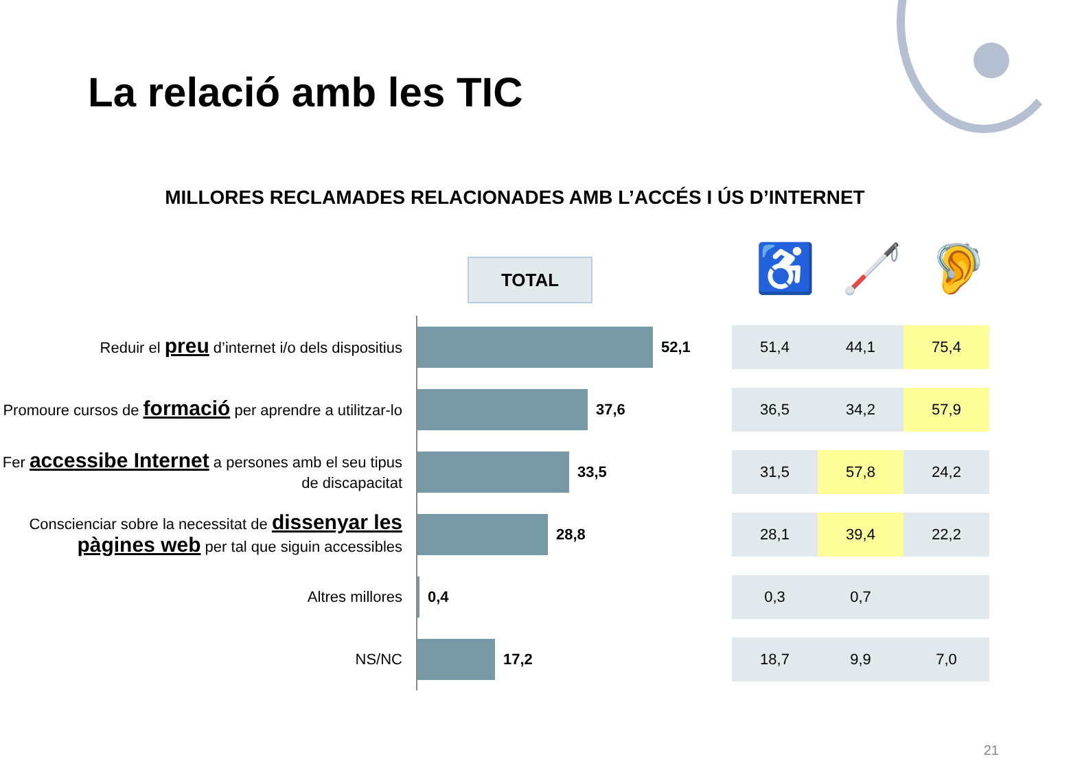La relació amb les TIC
MILLORES RECLAMADES RELACIONADES AMB L’ACCÉS I ÚS D’INTERNET
TOTAL ♿ 🦯 🦻
Reduir el preu d’internet i/o dels dispositius
52,1
51,4 44,1 75,4
Promoure cursos de formació per aprendre a utilitzar-lo
37,6
36,5 34,2 57,9
Fer accessibe Internet a persones amb el seu tipus de discapacitat
33,5
31,5 57,8 24,2
Conscienciar sobre la necessitat de dissenyar les pàgines web per tal que siguin accessibles
28,8
28,1 39,4 22,2
Altres millores
0,4
0,3 0,7
NS/NC
17,2
18,7 9,9 7,0
21